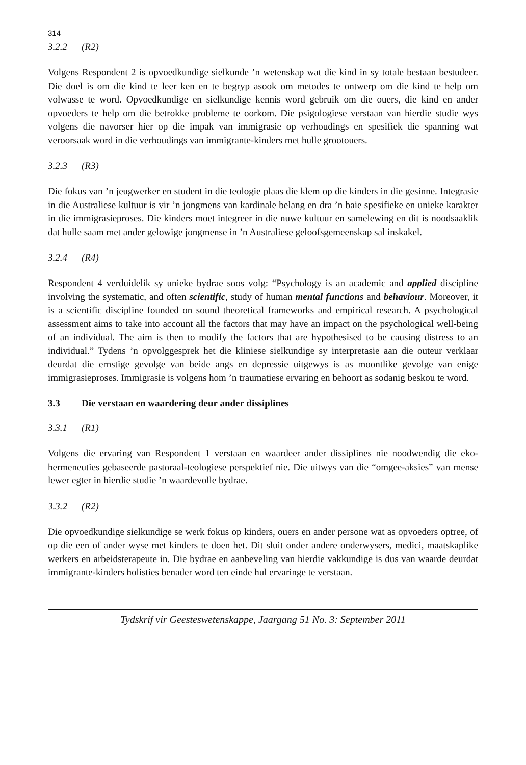314
3.2.2 (R2)
Volgens Respondent 2 is opvoedkundige sielkunde ’n wetenskap wat die kind in sy totale bestaan bestudeer. Die doel is om die kind te leer ken en te begryp asook om metodes te ontwerp om die kind te help om volwasse te word. Opvoedkundige en sielkundige kennis word gebruik om die ouers, die kind en ander opvoeders te help om die betrokke probleme te oorkom. Die psigologiese verstaan van hierdie studie wys volgens die navorser hier op die impak van immigrasie op verhoudings en spesifiek die spanning wat veroorsaak word in die verhoudings van immigrante-kinders met hulle grootouers.
3.2.3 (R3)
Die fokus van ’n jeugwerker en student in die teologie plaas die klem op die kinders in die gesinne. Integrasie in die Australiese kultuur is vir ’n jongmens van kardinale belang en dra ’n baie spesifieke en unieke karakter in die immigrasieproses. Die kinders moet integreer in die nuwe kultuur en samelewing en dit is noodsaaklik dat hulle saam met ander gelowige jongmense in ’n Australiese geloofsgemeenskap sal inskakel.
3.2.4 (R4)
Respondent 4 verduidelik sy unieke bydrae soos volg: “Psychology is an academic and applied discipline involving the systematic, and often scientific, study of human mental functions and behaviour. Moreover, it is a scientific discipline founded on sound theoretical frameworks and empirical research. A psychological assessment aims to take into account all the factors that may have an impact on the psychological well-being of an individual. The aim is then to modify the factors that are hypothesised to be causing distress to an individual.” Tydens ’n opvolggesprek het die kliniese sielkundige sy interpretasie aan die outeur verklaar deurdat die ernstige gevolge van beide angs en depressie uitgewys is as moontlike gevolge van enige immigrasieproses. Immigrasie is volgens hom ’n traumatiese ervaring en behoort as sodanig beskou te word.
3.3 Die verstaan en waardering deur ander dissiplines
3.3.1 (R1)
Volgens die ervaring van Respondent 1 verstaan en waardeer ander dissiplines nie noodwendig die eko-hermeneuties gebaseerde pastoraal-teologiese perspektief nie. Die uitwys van die “omgee-aksies” van mense lewer egter in hierdie studie ’n waardevolle bydrae.
3.3.2 (R2)
Die opvoedkundige sielkundige se werk fokus op kinders, ouers en ander persone wat as opvoeders optree, of op die een of ander wyse met kinders te doen het. Dit sluit onder andere onderwysers, medici, maatskaplike werkers en arbeidsterapeute in. Die bydrae en aanbeveling van hierdie vakkundige is dus van waarde deurdat immigrante-kinders holisties benader word ten einde hul ervaringe te verstaan.
Tydskrif vir Geesteswetenskappe, Jaargang 51 No. 3: September 2011